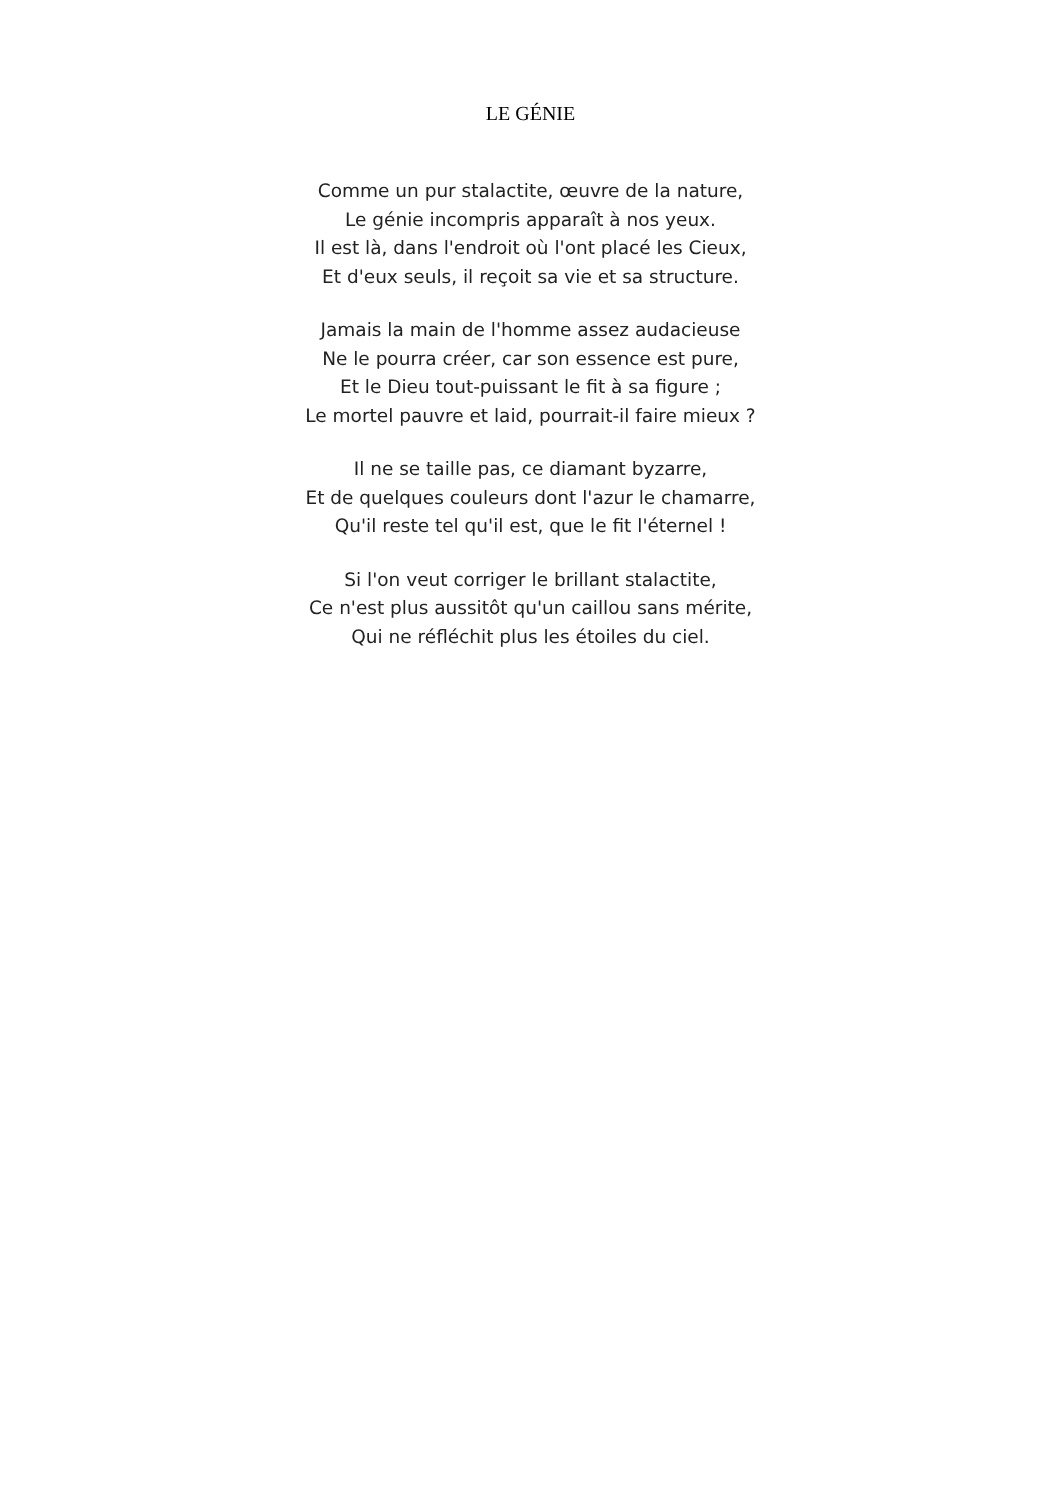LE GÉNIE
Comme un pur stalactite, œuvre de la nature,
Le génie incompris apparaît à nos yeux.
Il est là, dans l'endroit où l'ont placé les Cieux,
Et d'eux seuls, il reçoit sa vie et sa structure.
Jamais la main de l'homme assez audacieuse
Ne le pourra créer, car son essence est pure,
Et le Dieu tout-puissant le fit à sa figure ;
Le mortel pauvre et laid, pourrait-il faire mieux ?
Il ne se taille pas, ce diamant byzarre,
Et de quelques couleurs dont l'azur le chamarre,
Qu'il reste tel qu'il est, que le fit l'éternel !
Si l'on veut corriger le brillant stalactite,
Ce n'est plus aussitôt qu'un caillou sans mérite,
Qui ne réfléchit plus les étoiles du ciel.